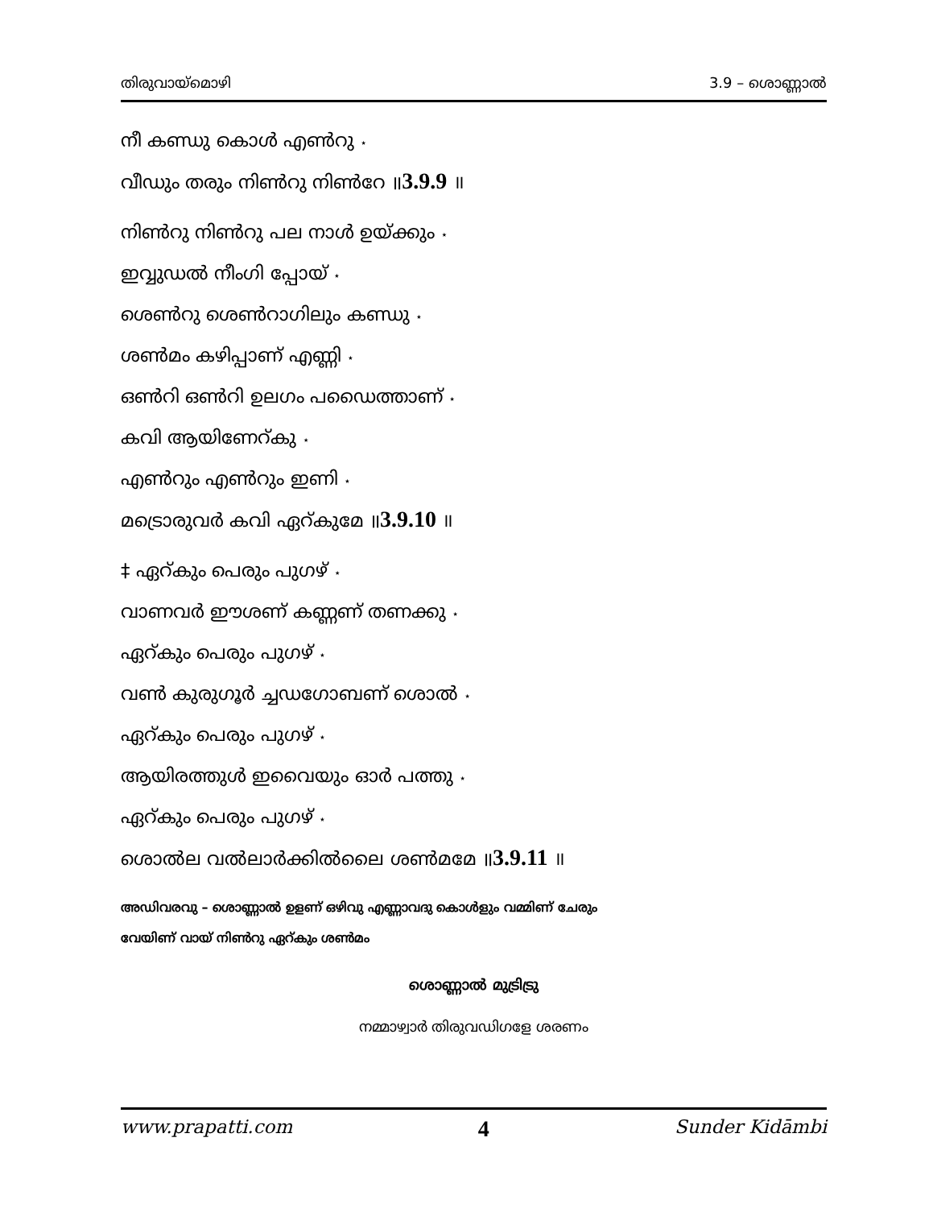തിരുവായ്മൊഴി 3.9 – ശൊണ്ണാൽ
നീ കണ്ഡു കൊൾ എൺറു ⋆
വീഡും തരും നിൺറു നിൺറേ ॥3.9.9 ॥
നിൺറു നിൺറു പല നാൾ ഉയ്ക്കും ⋆
ഇവ്വുഡൽ നീംഗി പ്പോയ് ⋆
ശെൺറു ശെൺറാഗിലും കണ്ഡു ⋆
ശൺമം കഴിപ്പാണ് എണ്ണി ⋆
ഒൺറി ഒൺറി ഉലഗം പഡൈത്താണ് ⋆
കവി ആയിണേറ്കു ⋆
എൺറും എൺറും ഇണി ⋆
മട്രൊരുവർ കവി ഏറ്കുമേ ॥3.9.10 ॥
‡ ഏറ്കും പെരും പുഗഴ് ⋆
വാണവർ ഈശണ് കണ്ണണ് തണക്കു ⋆
ഏറ്കും പെരും പുഗഴ് ⋆
വൺ കുരുഗൂർ ച്ചഡഗോബണ് ശൊൽ ⋆
ഏറ്കും പെരും പുഗഴ് ⋆
ആയിരത്തുൾ ഇവൈയും ഓർ പത്തു ⋆
ഏറ്കും പെരും പുഗഴ് ⋆
ശൊൽല വൽലാർക്കിൽലൈ ശൺമമേ ॥3.9.11 ॥
അഡിവരവു – ശൊണ്ണാൽ ഉളണ് ഒഴിവു എണ്ണാവദു കൊൾളും വമ്മിണ് ചേരും
വേയിണ് വായ് നിൺറു ഏറ്കും ശൺമം
ശൊണ്ണാൽ മുട്രിട്രു
നമ്മാഴ്വാർ തിരുവഡിഗളേ ശരണം
www.prapatti.com 4 Sunder Kidāmbi